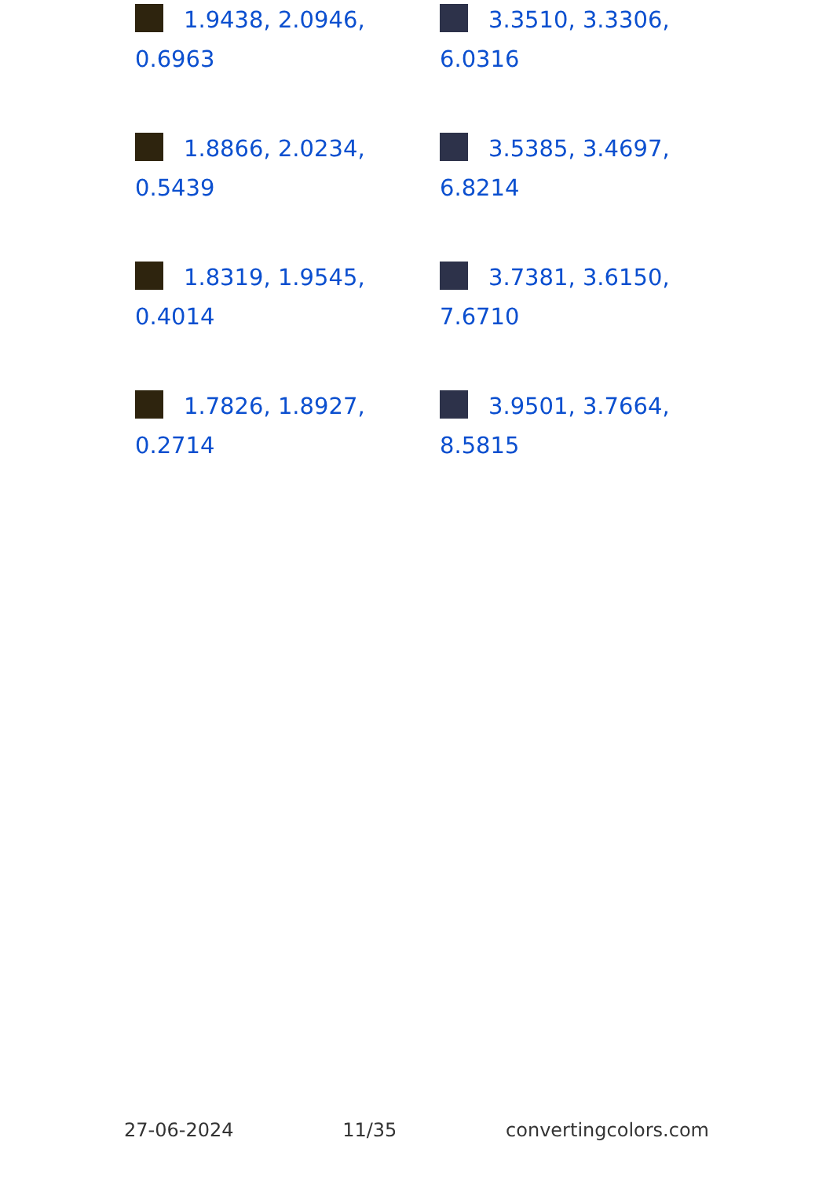1.9438, 2.0946, 0.6963
3.3510, 3.3306, 6.0316
1.8866, 2.0234, 0.5439
3.5385, 3.4697, 6.8214
1.8319, 1.9545, 0.4014
3.7381, 3.6150, 7.6710
1.7826, 1.8927, 0.2714
3.9501, 3.7664, 8.5815
27-06-2024 11/35 convertingcolors.com